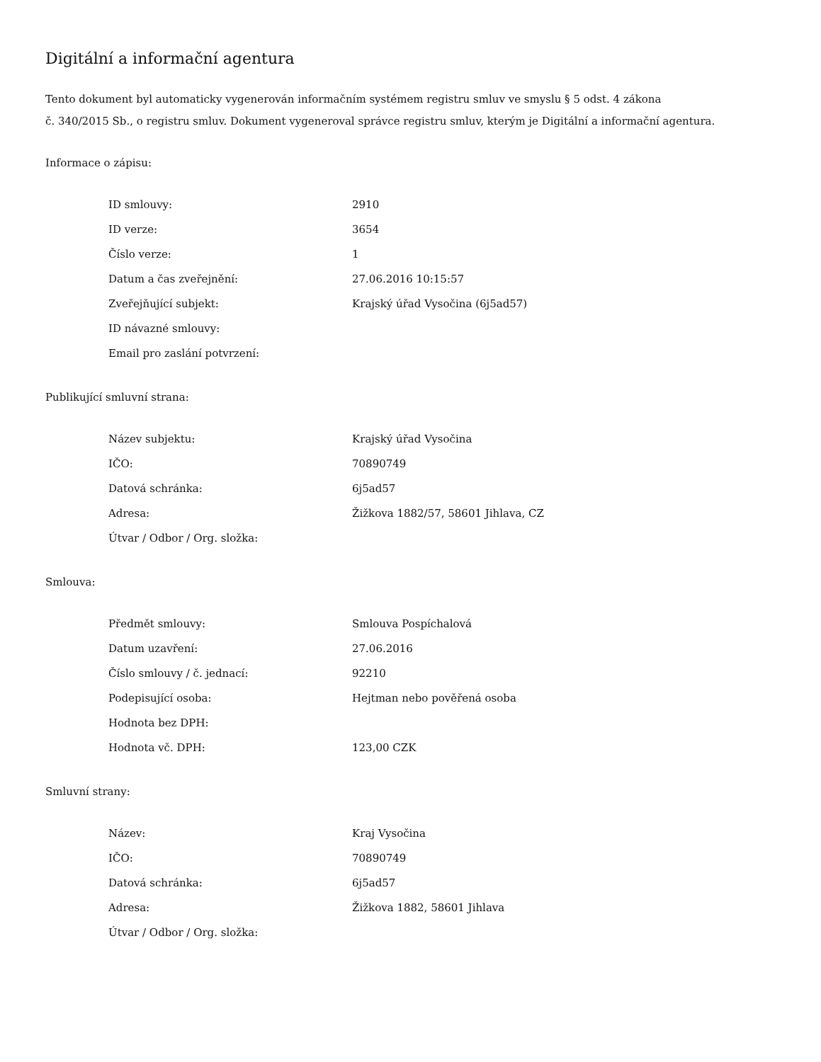Digitální a informační agentura
Tento dokument byl automaticky vygenerován informačním systémem registru smluv ve smyslu § 5 odst. 4 zákona
č. 340/2015 Sb., o registru smluv. Dokument vygeneroval správce registru smluv, kterým je Digitální a informační agentura.
Informace o zápisu:
| ID smlouvy: | 2910 |
| ID verze: | 3654 |
| Číslo verze: | 1 |
| Datum a čas zveřejnění: | 27.06.2016 10:15:57 |
| Zveřejňující subjekt: | Krajský úřad Vysočina (6j5ad57) |
| ID návazné smlouvy: | |
| Email pro zaslání potvrzení: | |
Publikující smluvní strana:
| Název subjektu: | Krajský úřad Vysočina |
| IČO: | 70890749 |
| Datová schránka: | 6j5ad57 |
| Adresa: | Žižkova 1882/57, 58601 Jihlava, CZ |
| Útvar / Odbor / Org. složka: | |
Smlouva:
| Předmět smlouvy: | Smlouva Pospíchalová |
| Datum uzavření: | 27.06.2016 |
| Číslo smlouvy / č. jednací: | 92210 |
| Podepisující osoba: | Hejtman nebo pověřená osoba |
| Hodnota bez DPH: | |
| Hodnota vč. DPH: | 123,00 CZK |
Smluvní strany:
| Název: | Kraj Vysočina |
| IČO: | 70890749 |
| Datová schránka: | 6j5ad57 |
| Adresa: | Žižkova 1882, 58601 Jihlava |
| Útvar / Odbor / Org. složka: | |